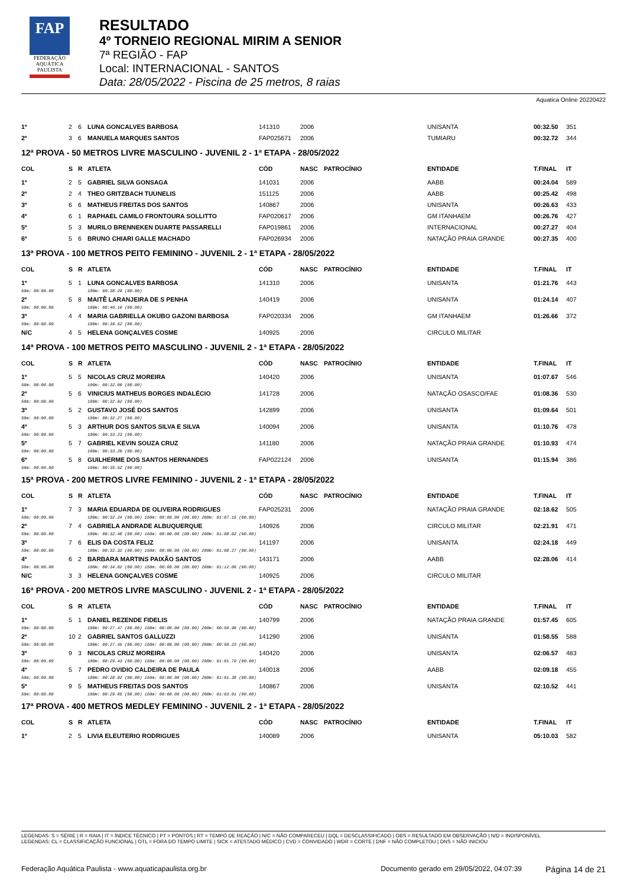FAP
FEDERAÇÃO
AQUÁTICA
PAULISTA
RESULTADO
4º TORNEIO REGIONAL MIRIM A SENIOR
7ª REGIÃO - FAP
Local: INTERNACIONAL - SANTOS
Data: 28/05/2022 - Piscina de 25 metros, 8 raias
Aquatica Online 20220422
| 1º | 2 | 6 | LUNA GONCALVES BARBOSA | 141310 | 2006 | | UNISANTA | 00:32.50 | 351 |
| 2º | 3 | 6 | MANUELA MARQUES SANTOS | FAP025671 | 2006 | | TUMIARU | 00:32.72 | 344 |
12ª PROVA - 50 METROS LIVRE MASCULINO - JUVENIL 2 - 1ª ETAPA - 28/05/2022
| COL | S | R | ATLETA | CÓD | NASC | PATROCÍNIO | ENTIDADE | T.FINAL | IT |
| --- | --- | --- | --- | --- | --- | --- | --- | --- | --- |
| 1º | 2 | 5 | GABRIEL SILVA GONSAGA | 141031 | 2006 | | AABB | 00:24.04 | 589 |
| 2º | 2 | 4 | THEO GRITZBACH TUUNELIS | 151125 | 2006 | | AABB | 00:25.42 | 498 |
| 3º | 6 | 6 | MATHEUS FREITAS DOS SANTOS | 140867 | 2006 | | UNISANTA | 00:26.63 | 433 |
| 4º | 6 | 1 | RAPHAEL CAMILO FRONTOURA SOLLITTO | FAP020617 | 2006 | | GM ITANHAEM | 00:26.76 | 427 |
| 5º | 5 | 3 | MURILO BRENNEKEN DUARTE PASSARELLI | FAP019861 | 2006 | | INTERNACIONAL | 00:27.27 | 404 |
| 6º | 5 | 6 | BRUNO CHIARI GALLE MACHADO | FAP026934 | 2006 | | NATAÇÃO PRAIA GRANDE | 00:27.35 | 400 |
13ª PROVA - 100 METROS PEITO FEMININO - JUVENIL 2 - 1ª ETAPA - 28/05/2022
| COL | S | R | ATLETA | CÓD | NASC | PATROCÍNIO | ENTIDADE | T.FINAL | IT |
| --- | --- | --- | --- | --- | --- | --- | --- | --- | --- |
| 1º | 5 | 1 | LUNA GONCALVES BARBOSA | 141310 | 2006 | | UNISANTA | 01:21.76 | 443 |
| 50m: 00:00.00 | | | 100m: 00:38.29 (00.00) | | | | | | |
| 2º | 5 | 8 | MAITÊ LARANJEIRA DE S PENHA | 140419 | 2006 | | UNISANTA | 01:24.14 | 407 |
| 50m: 00:00.00 | | | 100m: 00:40.16 (00.00) | | | | | | |
| 3º | 4 | 4 | MARIA GABRIELLA OKUBO GAZONI BARBOSA | FAP020334 | 2006 | | GM ITANHAEM | 01:26.66 | 372 |
| 50m: 00:00.00 | | | 100m: 00:39.52 (00.00) | | | | | | |
| N/C | 4 | 5 | HELENA GONÇALVES COSME | 140925 | 2006 | | CIRCULO MILITAR | | |
14ª PROVA - 100 METROS PEITO MASCULINO - JUVENIL 2 - 1ª ETAPA - 28/05/2022
| COL | S | R | ATLETA | CÓD | NASC | PATROCÍNIO | ENTIDADE | T.FINAL | IT |
| --- | --- | --- | --- | --- | --- | --- | --- | --- | --- |
| 1º | 5 | 5 | NICOLAS CRUZ MOREIRA | 140420 | 2006 | | UNISANTA | 01:07.67 | 546 |
| 50m: 00:00.00 | | | 100m: 00:32.06 (00.00) | | | | | | |
| 2º | 5 | 6 | VINICIUS MATHEUS BORGES INDALÉCIO | 141728 | 2006 | | NATAÇÃO OSASCO/FAE | 01:08.36 | 530 |
| 50m: 00:00.00 | | | 100m: 00:32.02 (00.00) | | | | | | |
| 3º | 5 | 2 | GUSTAVO JOSÉ DOS SANTOS | 142899 | 2006 | | UNISANTA | 01:09.64 | 501 |
| 50m: 00:00.00 | | | 100m: 00:32.27 (00.00) | | | | | | |
| 4º | 5 | 3 | ARTHUR DOS SANTOS SILVA E SILVA | 140094 | 2006 | | UNISANTA | 01:10.76 | 478 |
| 50m: 00:00.00 | | | 100m: 00:33.23 (00.00) | | | | | | |
| 5º | 5 | 7 | GABRIEL KEVIN SOUZA CRUZ | 141180 | 2006 | | NATAÇÃO PRAIA GRANDE | 01:10.93 | 474 |
| 50m: 00:00.00 | | | 100m: 00:33.20 (00.00) | | | | | | |
| 6º | 5 | 8 | GUILHERME DOS SANTOS HERNANDES | FAP022124 | 2006 | | UNISANTA | 01:15.94 | 386 |
| 50m: 00:00.00 | | | 100m: 00:35.52 (00.00) | | | | | | |
15ª PROVA - 200 METROS LIVRE FEMININO - JUVENIL 2 - 1ª ETAPA - 28/05/2022
| COL | S | R | ATLETA | CÓD | NASC | PATROCÍNIO | ENTIDADE | T.FINAL | IT |
| --- | --- | --- | --- | --- | --- | --- | --- | --- | --- |
| 1º | 7 | 3 | MARIA EDUARDA DE OLIVEIRA RODRIGUES | FAP025231 | 2006 | | NATAÇÃO PRAIA GRANDE | 02:18.62 | 505 |
| 50m: 00:00.00 | | | 100m: 00:32.24 (00.00) 150m: 00:00.00 (00.00) 200m: 01:07.15 (00.00) | | | | | | |
| 2º | 7 | 4 | GABRIELA ANDRADE ALBUQUERQUE | 140926 | 2006 | | CIRCULO MILITAR | 02:21.91 | 471 |
| 50m: 00:00.00 | | | 100m: 00:32.48 (00.00) 150m: 00:00.00 (00.00) 200m: 01:08.02 (00.00) | | | | | | |
| 3º | 7 | 6 | ELIS DA COSTA FELIZ | 141197 | 2006 | | UNISANTA | 02:24.18 | 449 |
| 50m: 00:00.00 | | | 100m: 00:32.32 (00.00) 150m: 00:00.00 (00.00) 200m: 01:08.27 (00.00) | | | | | | |
| 4º | 6 | 2 | BARBARA MARTINS PAIXÃO SANTOS | 143171 | 2006 | | AABB | 02:28.06 | 414 |
| 50m: 00:00.00 | | | 100m: 00:34.82 (00.00) 150m: 00:00.00 (00.00) 200m: 01:12.06 (00.00) | | | | | | |
| N/C | 3 | 3 | HELENA GONÇALVES COSME | 140925 | 2006 | | CIRCULO MILITAR | | |
16ª PROVA - 200 METROS LIVRE MASCULINO - JUVENIL 2 - 1ª ETAPA - 28/05/2022
| COL | S | R | ATLETA | CÓD | NASC | PATROCÍNIO | ENTIDADE | T.FINAL | IT |
| --- | --- | --- | --- | --- | --- | --- | --- | --- | --- |
| 1º | 5 | 1 | DANIEL REZENDE FIDELIS | 140799 | 2006 | | NATAÇÃO PRAIA GRANDE | 01:57.45 | 605 |
| 50m: 00:00.00 | | | 100m: 00:27.47 (00.00) 150m: 00:00.00 (00.00) 200m: 00:56.96 (00.00) | | | | | | |
| 2º | 10 | 2 | GABRIEL SANTOS GALLUZZI | 141290 | 2006 | | UNISANTA | 01:58.55 | 588 |
| 50m: 00:00.00 | | | 100m: 00:27.45 (00.00) 150m: 00:00.00 (00.00) 200m: 00:58.23 (00.00) | | | | | | |
| 3º | 9 | 3 | NICOLAS CRUZ MOREIRA | 140420 | 2006 | | UNISANTA | 02:06.57 | 483 |
| 50m: 00:00.00 | | | 100m: 00:29.43 (00.00) 150m: 00:00.00 (00.00) 200m: 01:01.79 (00.00) | | | | | | |
| 4º | 5 | 7 | PEDRO OVIDIO CALDEIRA DE PAULA | 140018 | 2006 | | AABB | 02:09.18 | 455 |
| 50m: 00:00.00 | | | 100m: 00:28.82 (00.00) 150m: 00:00.00 (00.00) 200m: 01:01.36 (00.00) | | | | | | |
| 5º | 9 | 5 | MATHEUS FREITAS DOS SANTOS | 140867 | 2006 | | UNISANTA | 02:10.52 | 441 |
| 50m: 00:00.00 | | | 100m: 00:29.65 (00.00) 150m: 00:00.00 (00.00) 200m: 01:03.01 (00.00) | | | | | | |
17ª PROVA - 400 METROS MEDLEY FEMININO - JUVENIL 2 - 1ª ETAPA - 28/05/2022
| COL | S | R | ATLETA | CÓD | NASC | PATROCÍNIO | ENTIDADE | T.FINAL | IT |
| --- | --- | --- | --- | --- | --- | --- | --- | --- | --- |
| 1º | 2 | 5 | LIVIA ELEUTERIO RODRIGUES | 140089 | 2006 | | UNISANTA | 05:10.03 | 582 |
LEGENDAS: S = SÉRIE | R = RAIA | IT = ÍNDICE TÉCNICO | PT = PONTOS | RT = TEMPO DE REAÇÃO | N/C = NÃO COMPARECEU | DQL = DESCLASSIFICADO | OBS = RESULTADO EM OBSERVAÇÃO | N/D = INDISPONÍVEL
LEGENDAS: CL = CLASSIFICAÇÃO FUNCIONAL | OTL = FORA DO TEMPO LIMITE | SICK = ATESTADO MÉDICO | CVD = CONVIDADO | WDR = CORTE | DNF = NÃO COMPLETOU | DNS = NÃO INICIOU
Federação Aquática Paulista - www.aquaticapaulista.org.br Documento gerado em 29/05/2022, 04:07:39 Página 14 de 21